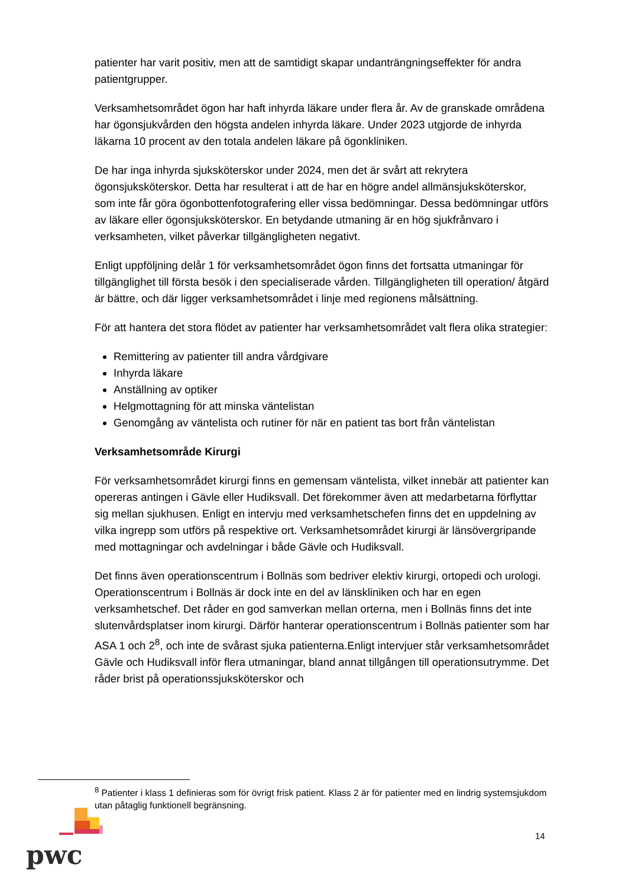patienter har varit positiv, men att de samtidigt skapar undanträngningseffekter för andra patientgrupper.
Verksamhetsområdet ögon har haft inhyrda läkare under flera år. Av de granskade områdena har ögonsjukvården den högsta andelen inhyrda läkare. Under 2023 utgjorde de inhyrda läkarna 10 procent av den totala andelen läkare på ögonkliniken.
De har inga inhyrda sjuksköterskor under 2024, men det är svårt att rekrytera ögonsjuksköterskor. Detta har resulterat i att de har en högre andel allmänsjuksköterskor, som inte får göra ögonbottenfotografering eller vissa bedömningar. Dessa bedömningar utförs av läkare eller ögonsjuksköterskor. En betydande utmaning är en hög sjukfrånvaro i verksamheten, vilket påverkar tillgängligheten negativt.
Enligt uppföljning delår 1 för verksamhetsområdet ögon finns det fortsatta utmaningar för tillgänglighet till första besök i den specialiserade vården. Tillgängligheten till operation/ åtgärd är bättre, och där ligger verksamhetsområdet i linje med regionens målsättning.
För att hantera det stora flödet av patienter har verksamhetsområdet valt flera olika strategier:
Remittering av patienter till andra vårdgivare
Inhyrda läkare
Anställning av optiker
Helgmottagning för att minska väntelistan
Genomgång av väntelista och rutiner för när en patient tas bort från väntelistan
Verksamhetsområde Kirurgi
För verksamhetsområdet kirurgi finns en gemensam väntelista, vilket innebär att patienter kan opereras antingen i Gävle eller Hudiksvall. Det förekommer även att medarbetarna förflyttar sig mellan sjukhusen. Enligt en intervju med verksamhetschefen finns det en uppdelning av vilka ingrepp som utförs på respektive ort. Verksamhetsområdet kirurgi är länsövergripande med mottagningar och avdelningar i både Gävle och Hudiksvall.
Det finns även operationscentrum i Bollnäs som bedriver elektiv kirurgi, ortopedi och urologi. Operationscentrum i Bollnäs är dock inte en del av länskliniken och har en egen verksamhetschef. Det råder en god samverkan mellan orterna, men i Bollnäs finns det inte slutenvårdsplatser inom kirurgi. Därför hanterar operationscentrum i Bollnäs patienter som har ASA 1 och 2<sup>8</sup>, och inte de svårast sjuka patienterna.Enligt intervjuer står verksamhetsområdet Gävle och Hudiksvall inför flera utmaningar, bland annat tillgången till operationsutrymme. Det råder brist på operationssjuksköterskor och
<sup>8</sup> Patienter i klass 1 definieras som för övrigt frisk patient. Klass 2 är för patienter med en lindrig systemsjukdom utan påtaglig funktionell begränsning.
pwc
14